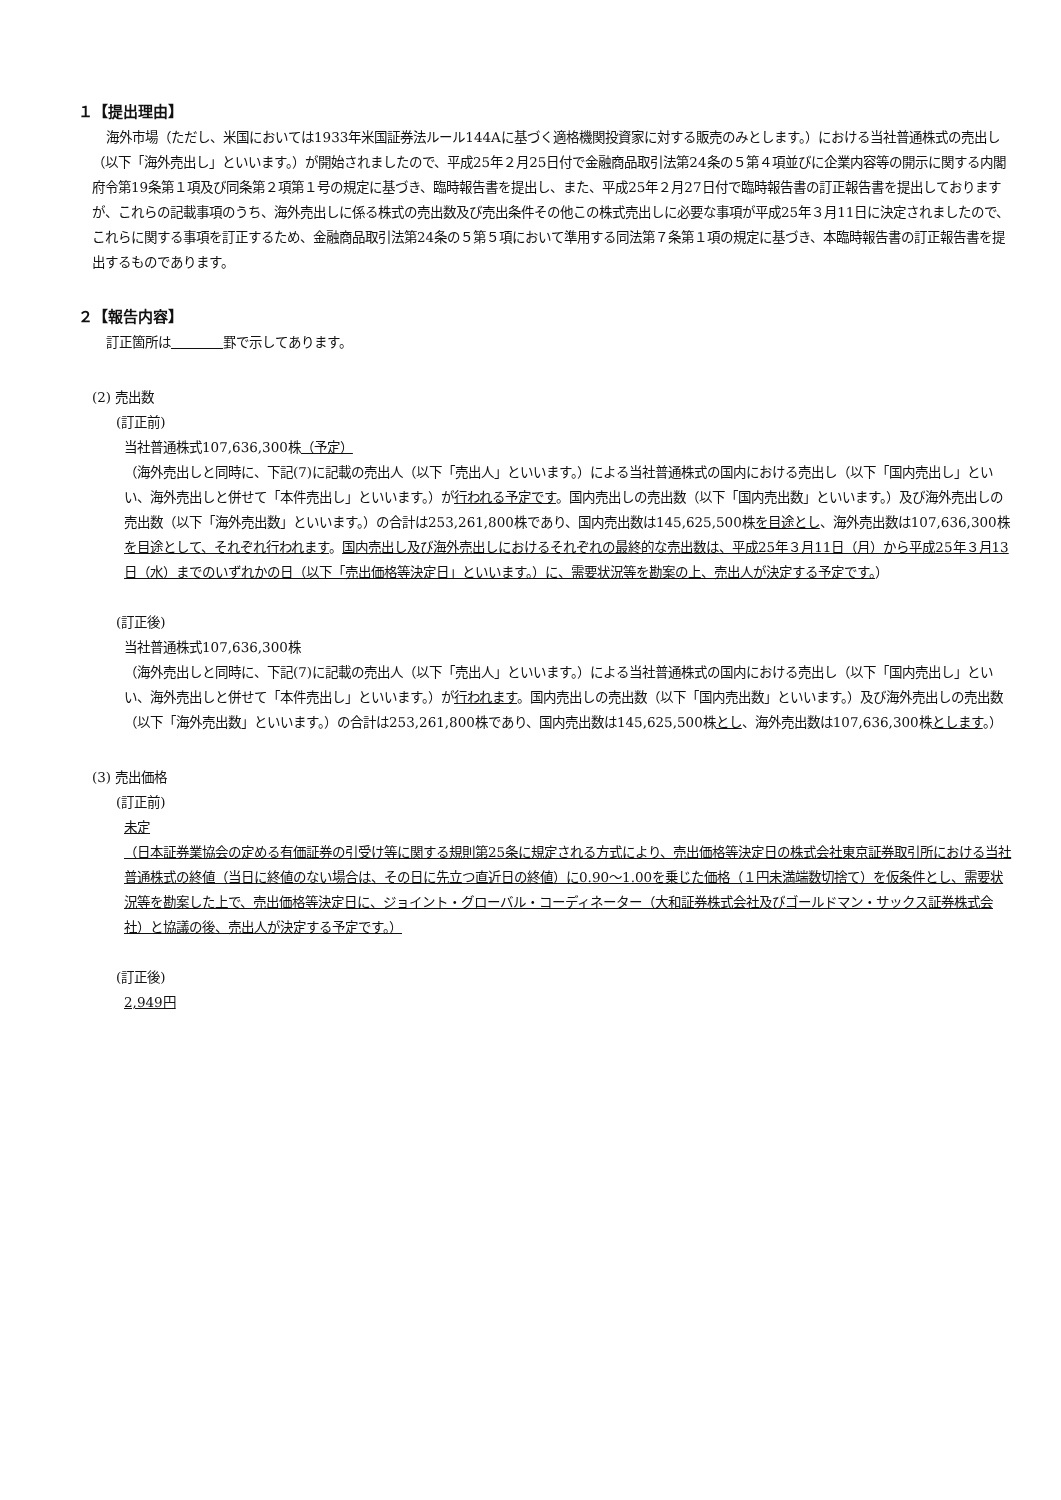１【提出理由】
海外市場（ただし、米国においては1933年米国証券法ルール144Aに基づく適格機関投資家に対する販売のみとします。）における当社普通株式の売出し（以下「海外売出し」といいます。）が開始されましたので、平成25年２月25日付で金融商品取引法第24条の５第４項並びに企業内容等の開示に関する内閣府令第19条第１項及び同条第２項第１号の規定に基づき、臨時報告書を提出し、また、平成25年２月27日付で臨時報告書の訂正報告書を提出しておりますが、これらの記載事項のうち、海外売出しに係る株式の売出数及び売出条件その他この株式売出しに必要な事項が平成25年３月11日に決定されましたので、これらに関する事項を訂正するため、金融商品取引法第24条の５第５項において準用する同法第７条第１項の規定に基づき、本臨時報告書の訂正報告書を提出するものであります。
２【報告内容】
訂正箇所は　　　　 罫で示してあります。
(2) 売出数
(訂正前)
当社普通株式107,636,300株（予定）
（海外売出しと同時に、下記(7)に記載の売出人（以下「売出人」といいます。）による当社普通株式の国内における売出し（以下「国内売出し」といい、海外売出しと併せて「本件売出し」といいます。）が行われる予定です。国内売出しの売出数（以下「国内売出数」といいます。）及び海外売出しの売出数（以下「海外売出数」といいます。）の合計は253,261,800株であり、国内売出数は145,625,500株を目途とし、海外売出数は107,636,300株を目途として、それぞれ行われます。国内売出し及び海外売出しにおけるそれぞれの最終的な売出数は、平成25年３月11日（月）から平成25年３月13日（水）までのいずれかの日（以下「売出価格等決定日」といいます。）に、需要状況等を勘案の上、売出人が決定する予定です。）
(訂正後)
当社普通株式107,636,300株
（海外売出しと同時に、下記(7)に記載の売出人（以下「売出人」といいます。）による当社普通株式の国内における売出し（以下「国内売出し」といい、海外売出しと併せて「本件売出し」といいます。）が行われます。国内売出しの売出数（以下「国内売出数」といいます。）及び海外売出しの売出数（以下「海外売出数」といいます。）の合計は253,261,800株であり、国内売出数は145,625,500株とし、海外売出数は107,636,300株とします。）
(3) 売出価格
(訂正前)
未定
（日本証券業協会の定める有価証券の引受け等に関する規則第25条に規定される方式により、売出価格等決定日の株式会社東京証券取引所における当社普通株式の終値（当日に終値のない場合は、その日に先立つ直近日の終値）に0.90～1.00を乗じた価格（１円未満端数切捨て）を仮条件とし、需要状況等を勘案した上で、売出価格等決定日に、ジョイント・グローバル・コーディネーター（大和証券株式会社及びゴールドマン・サックス証券株式会社）と協議の後、売出人が決定する予定です。）
(訂正後)
2,949円